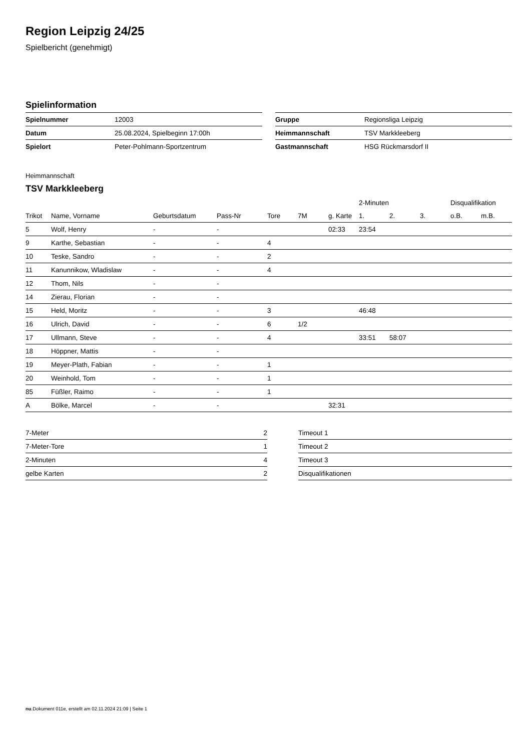Region Leipzig 24/25
Spielbericht (genehmigt)
Spielinformation
| Spielnummer | 12003 |
| Datum | 25.08.2024, Spielbeginn 17:00h |
| Spielort | Peter-Pohlmann-Sportzentrum |
| Gruppe | Regionsliga Leipzig |
| Heimmannschaft | TSV Markkleeberg |
| Gastmannschaft | HSG Rückmarsdorf II |
Heimmannschaft
TSV Markkleeberg
| | | | | | | | 2-Minuten | | | Disqualifikation | |
| --- | --- | --- | --- | --- | --- | --- | --- | --- | --- | --- | --- |
| Trikot | Name, Vorname | Geburtsdatum | Pass-Nr | Tore | 7M | g. Karte | 1. | 2. | 3. | o.B. | m.B. |
| 5 | Wolf, Henry | - | - | | | 02:33 | 23:54 | | | | |
| 9 | Karthe, Sebastian | - | - | 4 | | | | | | | |
| 10 | Teske, Sandro | - | - | 2 | | | | | | | |
| 11 | Kanunnikow, Wladislaw | - | - | 4 | | | | | | | |
| 12 | Thom, Nils | - | - | | | | | | | | |
| 14 | Zierau, Florian | - | - | | | | | | | | |
| 15 | Held, Moritz | - | - | 3 | | | 46:48 | | | | |
| 16 | Ulrich, David | - | - | 6 | 1/2 | | | | | | |
| 17 | Ullmann, Steve | - | - | 4 | | | 33:51 | 58:07 | | | |
| 18 | Höppner, Mattis | - | - | | | | | | | | |
| 19 | Meyer-Plath, Fabian | - | - | 1 | | | | | | | |
| 20 | Weinhold, Tom | - | - | 1 | | | | | | | |
| 85 | Füßler, Raimo | - | - | 1 | | | | | | | |
| A | Bölke, Marcel | - | - | | | 32:31 | | | | | |
| 7-Meter | 2 |
| 7-Meter-Tore | 1 |
| 2-Minuten | 4 |
| gelbe Karten | 2 |
| Timeout 1 |
| Timeout 2 |
| Timeout 3 |
| Disqualifikationen |
nu.Dokument 011e, erstellt am 02.11.2024 21:09 | Seite 1